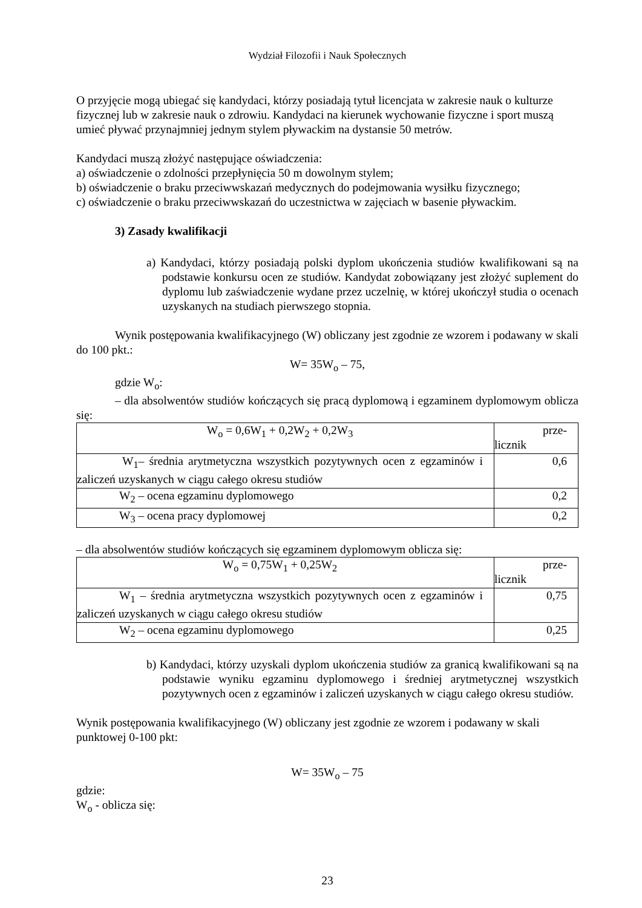Wydział Filozofii i Nauk Społecznych
O przyjęcie mogą ubiegać się kandydaci, którzy posiadają tytuł licencjata w zakresie nauk o kulturze fizycznej lub w zakresie nauk o zdrowiu. Kandydaci na kierunek wychowanie fizyczne i sport muszą umieć pływać przynajmniej jednym stylem pływackim na dystansie 50 metrów.
Kandydaci muszą złożyć następujące oświadczenia:
a) oświadczenie o zdolności przepłynięcia 50 m dowolnym stylem;
b) oświadczenie o braku przeciwwskazań medycznych do podejmowania wysiłku fizycznego;
c) oświadczenie o braku przeciwwskazań do uczestnictwa w zajęciach w basenie pływackim.
3) Zasady kwalifikacji
a) Kandydaci, którzy posiadają polski dyplom ukończenia studiów kwalifikowani są na podstawie konkursu ocen ze studiów. Kandydat zobowiązany jest złożyć suplement do dyplomu lub zaświadczenie wydane przez uczelnię, w której ukończył studia o ocenach uzyskanych na studiach pierwszego stopnia.
Wynik postępowania kwalifikacyjnego (W) obliczany jest zgodnie ze wzorem i podawany w skali do 100 pkt.:
W= 35W<sub>o</sub> – 75,
gdzie W<sub>o</sub>:
– dla absolwentów studiów kończących się pracą dyplomową i egzaminem dyplomowym oblicza się:
| W<sub>o</sub> = 0,6W<sub>1</sub> + 0,2W<sub>2</sub> + 0,2W<sub>3</sub> | prze- licznik |
| W<sub>1</sub>– średnia arytmetyczna wszystkich pozytywnych ocen z egzaminów i zaliczeń uzyskanych w ciągu całego okresu studiów | 0,6 |
| W<sub>2</sub> – ocena egzaminu dyplomowego | 0,2 |
| W<sub>3</sub> – ocena pracy dyplomowej | 0,2 |
– dla absolwentów studiów kończących się egzaminem dyplomowym oblicza się:
| W<sub>o</sub> = 0,75W<sub>1</sub> + 0,25W<sub>2</sub> | prze- licznik |
| W<sub>1</sub> – średnia arytmetyczna wszystkich pozytywnych ocen z egzaminów i zaliczeń uzyskanych w ciągu całego okresu studiów | 0,75 |
| W<sub>2</sub> – ocena egzaminu dyplomowego | 0,25 |
b) Kandydaci, którzy uzyskali dyplom ukończenia studiów za granicą kwalifikowani są na podstawie wyniku egzaminu dyplomowego i średniej arytmetycznej wszystkich pozytywnych ocen z egzaminów i zaliczeń uzyskanych w ciągu całego okresu studiów.
Wynik postępowania kwalifikacyjnego (W) obliczany jest zgodnie ze wzorem i podawany w skali punktowej 0-100 pkt:
W= 35W<sub>o</sub> – 75
gdzie:
W<sub>o</sub> - oblicza się:
23